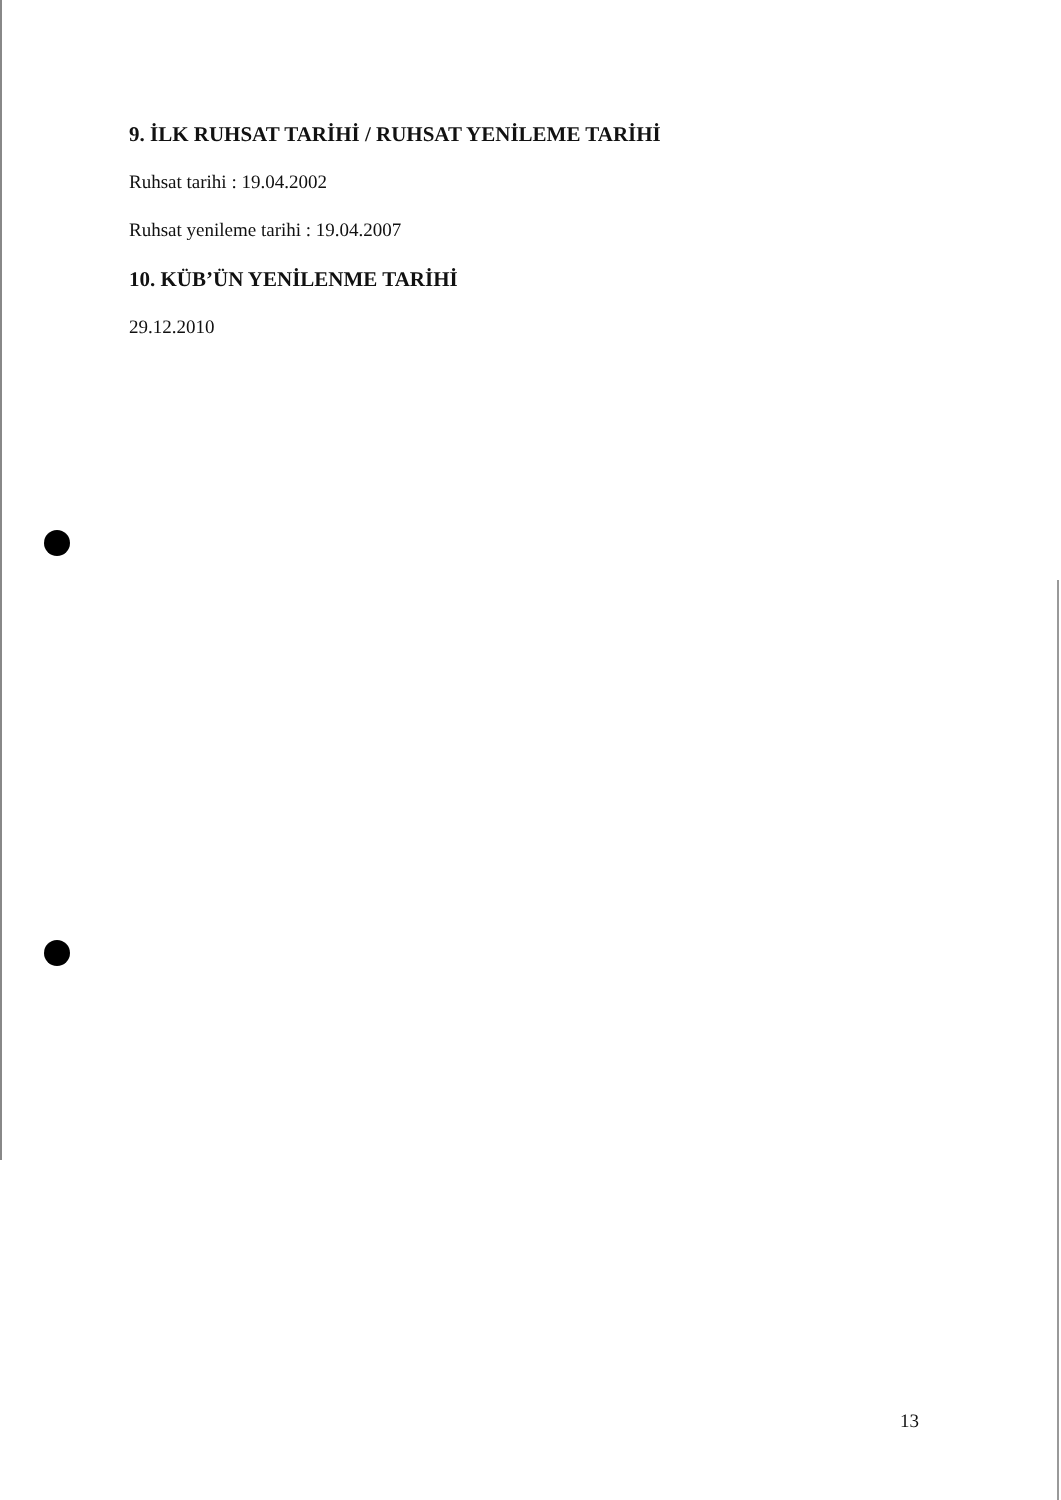9. İLK RUHSAT TARİHİ / RUHSAT YENİLEME TARİHİ
Ruhsat tarihi : 19.04.2002
Ruhsat yenileme tarihi : 19.04.2007
10. KÜB’ÜN YENİLENME TARİHİ
29.12.2010
13